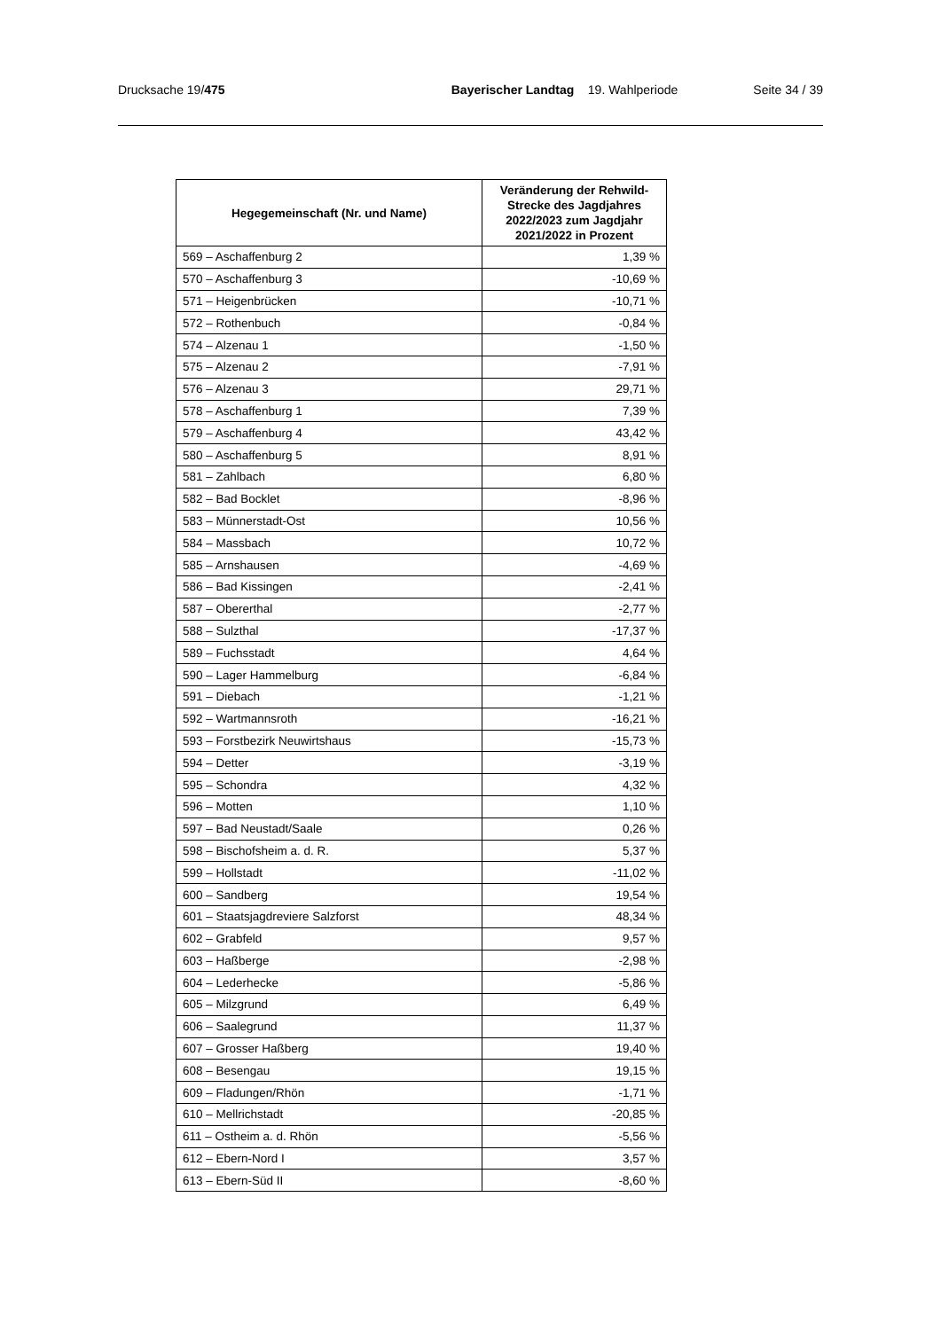Drucksache 19/475 Bayerischer Landtag 19. Wahlperiode Seite 34 / 39
| Hegegemeinschaft (Nr. und Name) | Veränderung der Rehwild-Strecke des Jagdjahres 2022/2023 zum Jagdjahr 2021/2022 in Prozent |
| --- | --- |
| 569 – Aschaffenburg 2 | 1,39 % |
| 570 – Aschaffenburg 3 | -10,69 % |
| 571 – Heigenbrücken | -10,71 % |
| 572 – Rothenbuch | -0,84 % |
| 574 – Alzenau 1 | -1,50 % |
| 575 – Alzenau 2 | -7,91 % |
| 576 – Alzenau 3 | 29,71 % |
| 578 – Aschaffenburg 1 | 7,39 % |
| 579 – Aschaffenburg 4 | 43,42 % |
| 580 – Aschaffenburg 5 | 8,91 % |
| 581 – Zahlbach | 6,80 % |
| 582 – Bad Bocklet | -8,96 % |
| 583 – Münnerstadt-Ost | 10,56 % |
| 584 – Massbach | 10,72 % |
| 585 – Arnshausen | -4,69 % |
| 586 – Bad Kissingen | -2,41 % |
| 587 – Obererthal | -2,77 % |
| 588 – Sulzthal | -17,37 % |
| 589 – Fuchsstadt | 4,64 % |
| 590 – Lager Hammelburg | -6,84 % |
| 591 – Diebach | -1,21 % |
| 592 – Wartmannsroth | -16,21 % |
| 593 – Forstbezirk Neuwirtshaus | -15,73 % |
| 594 – Detter | -3,19 % |
| 595 – Schondra | 4,32 % |
| 596 – Motten | 1,10 % |
| 597 – Bad Neustadt/Saale | 0,26 % |
| 598 – Bischofsheim a. d. R. | 5,37 % |
| 599 – Hollstadt | -11,02 % |
| 600 – Sandberg | 19,54 % |
| 601 – Staatsjagdreviere Salzforst | 48,34 % |
| 602 – Grabfeld | 9,57 % |
| 603 – Haßberge | -2,98 % |
| 604 – Lederhecke | -5,86 % |
| 605 – Milzgrund | 6,49 % |
| 606 – Saalegrund | 11,37 % |
| 607 – Grosser Haßberg | 19,40 % |
| 608 – Besengau | 19,15 % |
| 609 – Fladungen/Rhön | -1,71 % |
| 610 – Mellrichstadt | -20,85 % |
| 611 – Ostheim a. d. Rhön | -5,56 % |
| 612 – Ebern-Nord I | 3,57 % |
| 613 – Ebern-Süd II | -8,60 % |